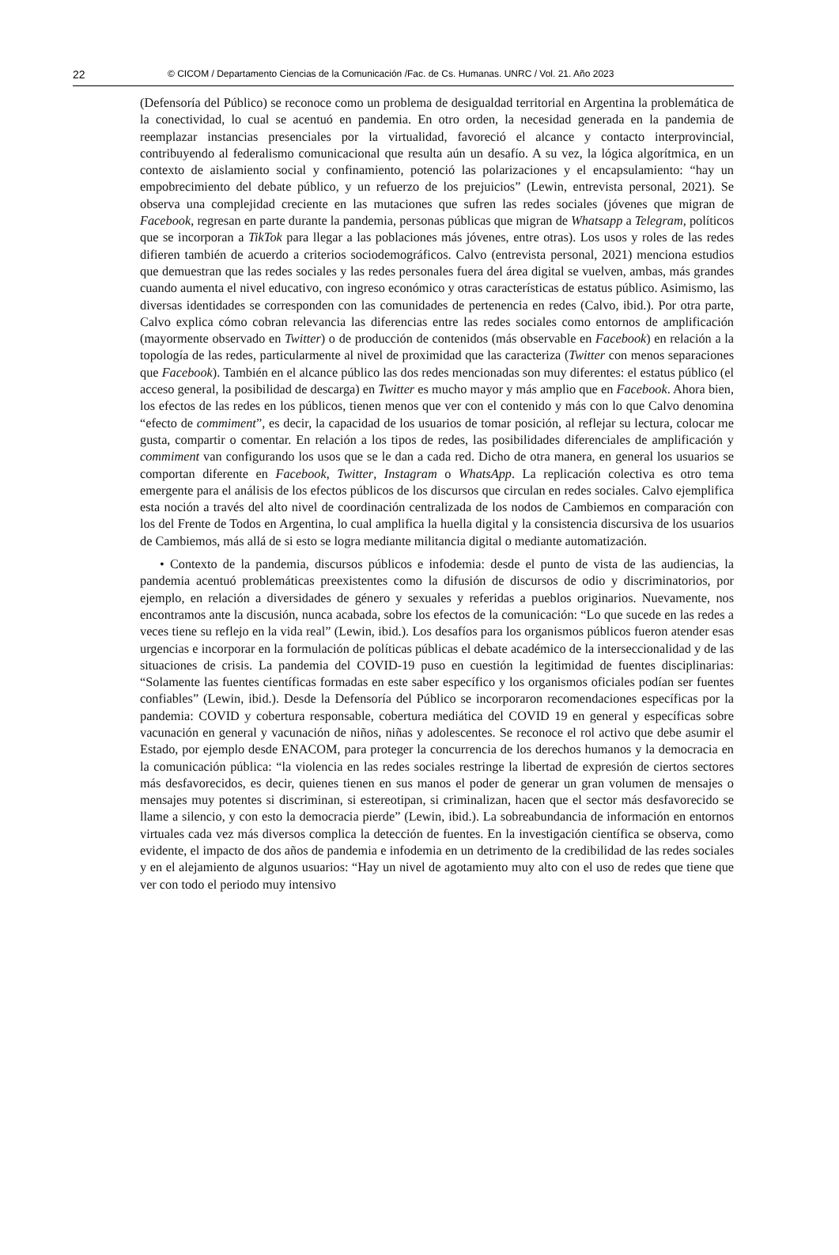22 © CICOM / Departamento Ciencias de la Comunicación /Fac. de Cs. Humanas. UNRC / Vol. 21. Año 2023
(Defensoría del Público) se reconoce como un problema de desigualdad territorial en Argentina la problemática de la conectividad, lo cual se acentuó en pandemia. En otro orden, la necesidad generada en la pandemia de reemplazar instancias presenciales por la virtualidad, favoreció el alcance y contacto interprovincial, contribuyendo al federalismo comunicacional que resulta aún un desafío. A su vez, la lógica algorítmica, en un contexto de aislamiento social y confinamiento, potenció las polarizaciones y el encapsulamiento: “hay un empobrecimiento del debate público, y un refuerzo de los prejuicios” (Lewin, entrevista personal, 2021). Se observa una complejidad creciente en las mutaciones que sufren las redes sociales (jóvenes que migran de Facebook, regresan en parte durante la pandemia, personas públicas que migran de Whatsapp a Telegram, políticos que se incorporan a TikTok para llegar a las poblaciones más jóvenes, entre otras). Los usos y roles de las redes difieren también de acuerdo a criterios sociodemográficos. Calvo (entrevista personal, 2021) menciona estudios que demuestran que las redes sociales y las redes personales fuera del área digital se vuelven, ambas, más grandes cuando aumenta el nivel educativo, con ingreso económico y otras características de estatus público. Asimismo, las diversas identidades se corresponden con las comunidades de pertenencia en redes (Calvo, ibid.). Por otra parte, Calvo explica cómo cobran relevancia las diferencias entre las redes sociales como entornos de amplificación (mayormente observado en Twitter) o de producción de contenidos (más observable en Facebook) en relación a la topología de las redes, particularmente al nivel de proximidad que las caracteriza (Twitter con menos separaciones que Facebook). También en el alcance público las dos redes mencionadas son muy diferentes: el estatus público (el acceso general, la posibilidad de descarga) en Twitter es mucho mayor y más amplio que en Facebook. Ahora bien, los efectos de las redes en los públicos, tienen menos que ver con el contenido y más con lo que Calvo denomina “efecto de commiment”, es decir, la capacidad de los usuarios de tomar posición, al reflejar su lectura, colocar me gusta, compartir o comentar. En relación a los tipos de redes, las posibilidades diferenciales de amplificación y commiment van configurando los usos que se le dan a cada red. Dicho de otra manera, en general los usuarios se comportan diferente en Facebook, Twitter, Instagram o WhatsApp. La replicación colectiva es otro tema emergente para el análisis de los efectos públicos de los discursos que circulan en redes sociales. Calvo ejemplifica esta noción a través del alto nivel de coordinación centralizada de los nodos de Cambiemos en comparación con los del Frente de Todos en Argentina, lo cual amplifica la huella digital y la consistencia discursiva de los usuarios de Cambiemos, más allá de si esto se logra mediante militancia digital o mediante automatización.
• Contexto de la pandemia, discursos públicos e infodemia: desde el punto de vista de las audiencias, la pandemia acentuó problemáticas preexistentes como la difusión de discursos de odio y discriminatorios, por ejemplo, en relación a diversidades de género y sexuales y referidas a pueblos originarios. Nuevamente, nos encontramos ante la discusión, nunca acabada, sobre los efectos de la comunicación: “Lo que sucede en las redes a veces tiene su reflejo en la vida real” (Lewin, ibid.). Los desafíos para los organismos públicos fueron atender esas urgencias e incorporar en la formulación de políticas públicas el debate académico de la interseccionalidad y de las situaciones de crisis. La pandemia del COVID-19 puso en cuestión la legitimidad de fuentes disciplinarias: “Solamente las fuentes científicas formadas en este saber específico y los organismos oficiales podían ser fuentes confiables” (Lewin, ibid.). Desde la Defensoría del Público se incorporaron recomendaciones específicas por la pandemia: COVID y cobertura responsable, cobertura mediática del COVID 19 en general y específicas sobre vacunación en general y vacunación de niños, niñas y adolescentes. Se reconoce el rol activo que debe asumir el Estado, por ejemplo desde ENACOM, para proteger la concurrencia de los derechos humanos y la democracia en la comunicación pública: “la violencia en las redes sociales restringe la libertad de expresión de ciertos sectores más desfavorecidos, es decir, quienes tienen en sus manos el poder de generar un gran volumen de mensajes o mensajes muy potentes si discriminan, si estereotipan, si criminalizan, hacen que el sector más desfavorecido se llame a silencio, y con esto la democracia pierde” (Lewin, ibid.). La sobreabundancia de información en entornos virtuales cada vez más diversos complica la detección de fuentes. En la investigación científica se observa, como evidente, el impacto de dos años de pandemia e infodemia en un detrimento de la credibilidad de las redes sociales y en el alejamiento de algunos usuarios: “Hay un nivel de agotamiento muy alto con el uso de redes que tiene que ver con todo el periodo muy intensivo